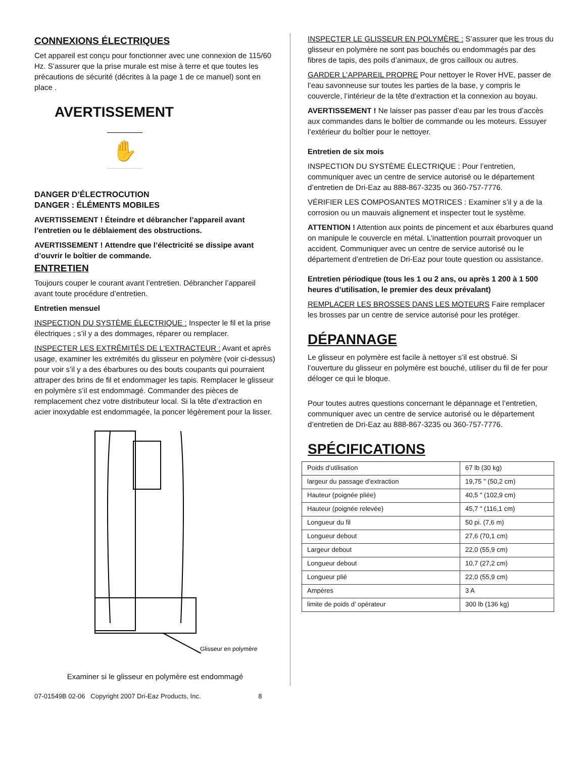CONNEXIONS ÉLECTRIQUES
Cet appareil est conçu pour fonctionner avec une connexion de 115/60 Hz. S’assurer que la prise murale est mise à terre et que toutes les précautions de sécurité (décrites à la page 1 de ce manuel) sont en place .
AVERTISSEMENT
✋
DANGER D’ÉLECTROCUTION
DANGER : ÉLÉMENTS MOBILES
AVERTISSEMENT ! Éteindre et débrancher l’appareil avant l’entretien ou le déblaiement des obstructions.
AVERTISSEMENT ! Attendre que l’électricité se dissipe avant d’ouvrir le boîtier de commande.
ENTRETIEN
Toujours couper le courant avant l’entretien. Débrancher l’appareil avant toute procédure d’entretien.
Entretien mensuel
INSPECTION DU SYSTÈME ÉLECTRIQUE : Inspecter le fil et la prise électriques ; s’il y a des dommages, réparer ou remplacer.
INSPECTER LES EXTRÊMITÉS DE L’EXTRACTEUR : Avant et après usage, examiner les extrémités du glisseur en polymère (voir ci-dessus) pour voir s’il y a des ébarbures ou des bouts coupants qui pourraient attraper des brins de fil et endommager les tapis. Remplacer le glisseur en polymère s’il est endommagé. Commander des pièces de remplacement chez votre distributeur local. Si la tête d’extraction en acier inoxydable est endommagée, la poncer légèrement pour la lisser.
Glisseur en polymère
Examiner si le glisseur en polymère est endommagé
INSPECTER LE GLISSEUR EN POLYMÈRE : S’assurer que les trous du glisseur en polymère ne sont pas bouchés ou endommagés par des fibres de tapis, des poils d’animaux, de gros cailloux ou autres.
GARDER L’APPAREIL PROPRE Pour nettoyer le Rover HVE, passer de l’eau savonneuse sur toutes les parties de la base, y compris le couvercle, l’intérieur de la tête d’extraction et la connexion au boyau.
AVERTISSEMENT ! Ne laisser pas passer d’eau par les trous d’accès aux commandes dans le boîtier de commande ou les moteurs. Essuyer l’extérieur du boîtier pour le nettoyer.
Entretien de six mois
INSPECTION DU SYSTÈME ÉLECTRIQUE : Pour l’entretien, communiquer avec un centre de service autorisé ou le département d’entretien de Dri-Eaz au 888-867-3235 ou 360-757-7776.
VÉRIFIER LES COMPOSANTES MOTRICES : Examiner s’il y a de la corrosion ou un mauvais alignement et inspecter tout le système.
ATTENTION ! Attention aux points de pincement et aux ébarbures quand on manipule le couvercle en métal. L’inattention pourrait provoquer un accident. Communiquer avec un centre de service autorisé ou le département d’entretien de Dri-Eaz pour toute question ou assistance.
Entretien périodique (tous les 1 ou 2 ans, ou après 1 200 à 1 500 heures d’utilisation, le premier des deux prévalant)
REMPLACER LES BROSSES DANS LES MOTEURS Faire remplacer les brosses par un centre de service autorisé pour les protéger.
DÉPANNAGE
Le glisseur en polymère est facile à nettoyer s’il est obstrué. Si l’ouverture du glisseur en polymère est bouché, utiliser du fil de fer pour déloger ce qui le bloque.
Pour toutes autres questions concernant le dépannage et l’entretien, communiquer avec un centre de service autorisé ou le département d’entretien de Dri-Eaz au 888-867-3235 ou 360-757-7776.
SPÉCIFICATIONS
| Poids d’utilisation | 67 lb (30 kg) |
| largeur du passage d’extraction | 19,75 " (50,2 cm) |
| Hauteur (poignée pliée) | 40,5 " (102,9 cm) |
| Hauteur (poignée relevée) | 45,7 " (116,1 cm) |
| Longueur du fil | 50 pi. (7,6 m) |
| Longueur debout | 27,6 (70,1 cm) |
| Largeur debout | 22,0 (55,9 cm) |
| Longueur debout | 10,7 (27,2 cm) |
| Longueur plié | 22,0 (55,9 cm) |
| Ampères | 3 A |
| limite de poids d’ opérateur | 300 lb (136 kg) |
07-01549B 02-06 Copyright 2007 Dri-Eaz Products, Inc. 8